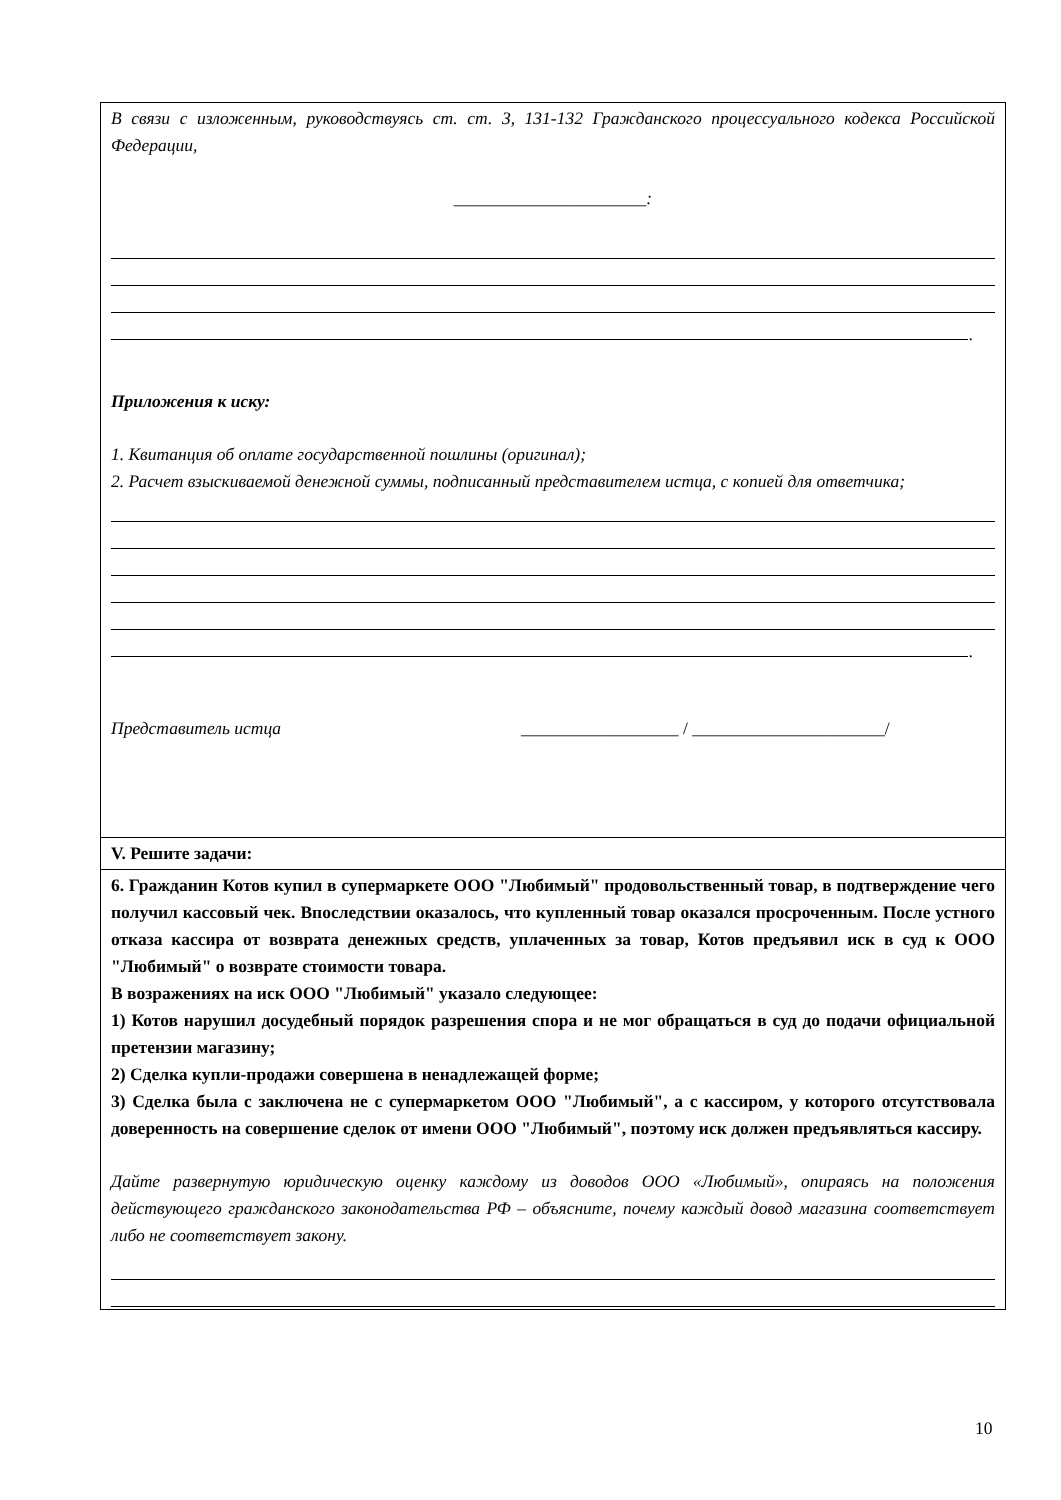| В связи с изложенным, руководствуясь ст. ст. 3, 131-132 Гражданского процессуального кодекса Российской Федерации, ______________________: . Приложения к иску: 1. Квитанция об оплате государственной пошлины (оригинал); 2. Расчет взыскиваемой денежной суммы, подписанный представителем истца, с копией для ответчика; . Представитель истца __________________ / ______________________/ |
| V. Решите задачи: |
| 6. Гражданин Котов купил в супермаркете ООО "Любимый" продовольственный товар, в подтверждение чего получил кассовый чек. Впоследствии оказалось, что купленный товар оказался просроченным. После устного отказа кассира от возврата денежных средств, уплаченных за товар, Котов предъявил иск в суд к ООО "Любимый" о возврате стоимости товара. В возражениях на иск ООО "Любимый" указало следующее: 1) Котов нарушил досудебный порядок разрешения спора и не мог обращаться в суд до подачи официальной претензии магазину; 2) Сделка купли-продажи совершена в ненадлежащей форме; 3) Сделка была с заключена не с супермаркетом ООО "Любимый", а с кассиром, у которого отсутствовала доверенность на совершение сделок от имени ООО "Любимый", поэтому иск должен предъявляться кассиру. Дайте развернутую юридическую оценку каждому из доводов ООО «Любимый», опираясь на положения действующего гражданского законодательства РФ – объясните, почему каждый довод магазина соответствует либо не соответствует закону. |
10